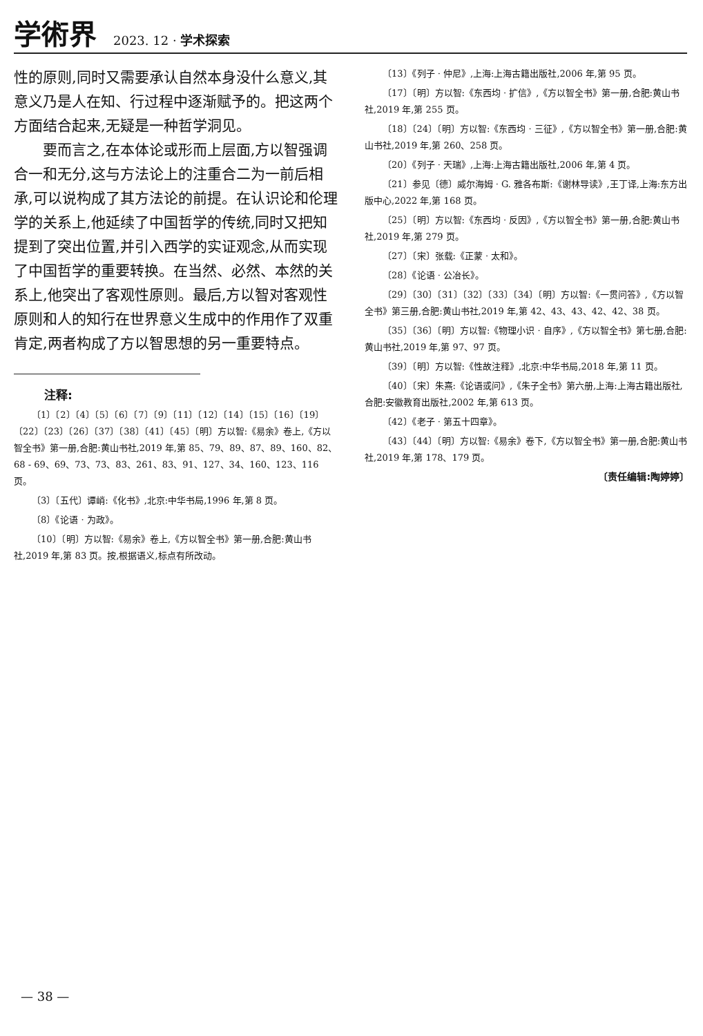学術界 2023. 12 · 学术探索
性的原则,同时又需要承认自然本身没什么意义,其意义乃是人在知、行过程中逐渐赋予的。把这两个方面结合起来,无疑是一种哲学洞见。
要而言之,在本体论或形而上层面,方以智强调合一和无分,这与方法论上的注重合二为一前后相承,可以说构成了其方法论的前提。在认识论和伦理学的关系上,他延续了中国哲学的传统,同时又把知提到了突出位置,并引入西学的实证观念,从而实现了中国哲学的重要转换。在当然、必然、本然的关系上,他突出了客观性原则。最后,方以智对客观性原则和人的知行在世界意义生成中的作用作了双重肯定,两者构成了方以智思想的另一重要特点。
注释:
〔1〕〔2〕〔4〕〔5〕〔6〕〔7〕〔9〕〔11〕〔12〕〔14〕〔15〕〔16〕〔19〕〔22〕〔23〕〔26〕〔37〕〔38〕〔41〕〔45〕〔明〕方以智:《易余》卷上,《方以智全书》第一册,合肥:黄山书社,2019 年,第 85、79、89、87、89、160、82、68 - 69、69、73、73、83、261、83、91、127、34、160、123、116 页。
〔3〕〔五代〕谭峭:《化书》,北京:中华书局,1996 年,第 8 页。
〔8〕《论语 · 为政》。
〔10〕〔明〕方以智:《易余》卷上,《方以智全书》第一册,合肥:黄山书社,2019 年,第 83 页。按,根据语义,标点有所改动。
〔13〕《列子 · 仲尼》,上海:上海古籍出版社,2006 年,第 95 页。
〔17〕〔明〕方以智:《东西均 · 扩信》,《方以智全书》第一册,合肥:黄山书社,2019 年,第 255 页。
〔18〕〔24〕〔明〕方以智:《东西均 · 三征》,《方以智全书》第一册,合肥:黄山书社,2019 年,第 260、258 页。
〔20〕《列子 · 天瑞》,上海:上海古籍出版社,2006 年,第 4 页。
〔21〕参见〔德〕威尔海姆 · G. 雅各布斯:《谢林导读》,王丁译,上海:东方出版中心,2022 年,第 168 页。
〔25〕〔明〕方以智:《东西均 · 反因》,《方以智全书》第一册,合肥:黄山书社,2019 年,第 279 页。
〔27〕〔宋〕张载:《正蒙 · 太和》。
〔28〕《论语 · 公冶长》。
〔29〕〔30〕〔31〕〔32〕〔33〕〔34〕〔明〕方以智:《一贯问答》,《方以智全书》第三册,合肥:黄山书社,2019 年,第 42、43、43、42、42、38 页。
〔35〕〔36〕〔明〕方以智:《物理小识 · 自序》,《方以智全书》第七册,合肥:黄山书社,2019 年,第 97、97 页。
〔39〕〔明〕方以智:《性故注释》,北京:中华书局,2018 年,第 11 页。
〔40〕〔宋〕朱熹:《论语或问》,《朱子全书》第六册,上海:上海古籍出版社,合肥:安徽教育出版社,2002 年,第 613 页。
〔42〕《老子 · 第五十四章》。
〔43〕〔44〕〔明〕方以智:《易余》卷下,《方以智全书》第一册,合肥:黄山书社,2019 年,第 178、179 页。
〔责任编辑:陶婷婷〕
— 38 —